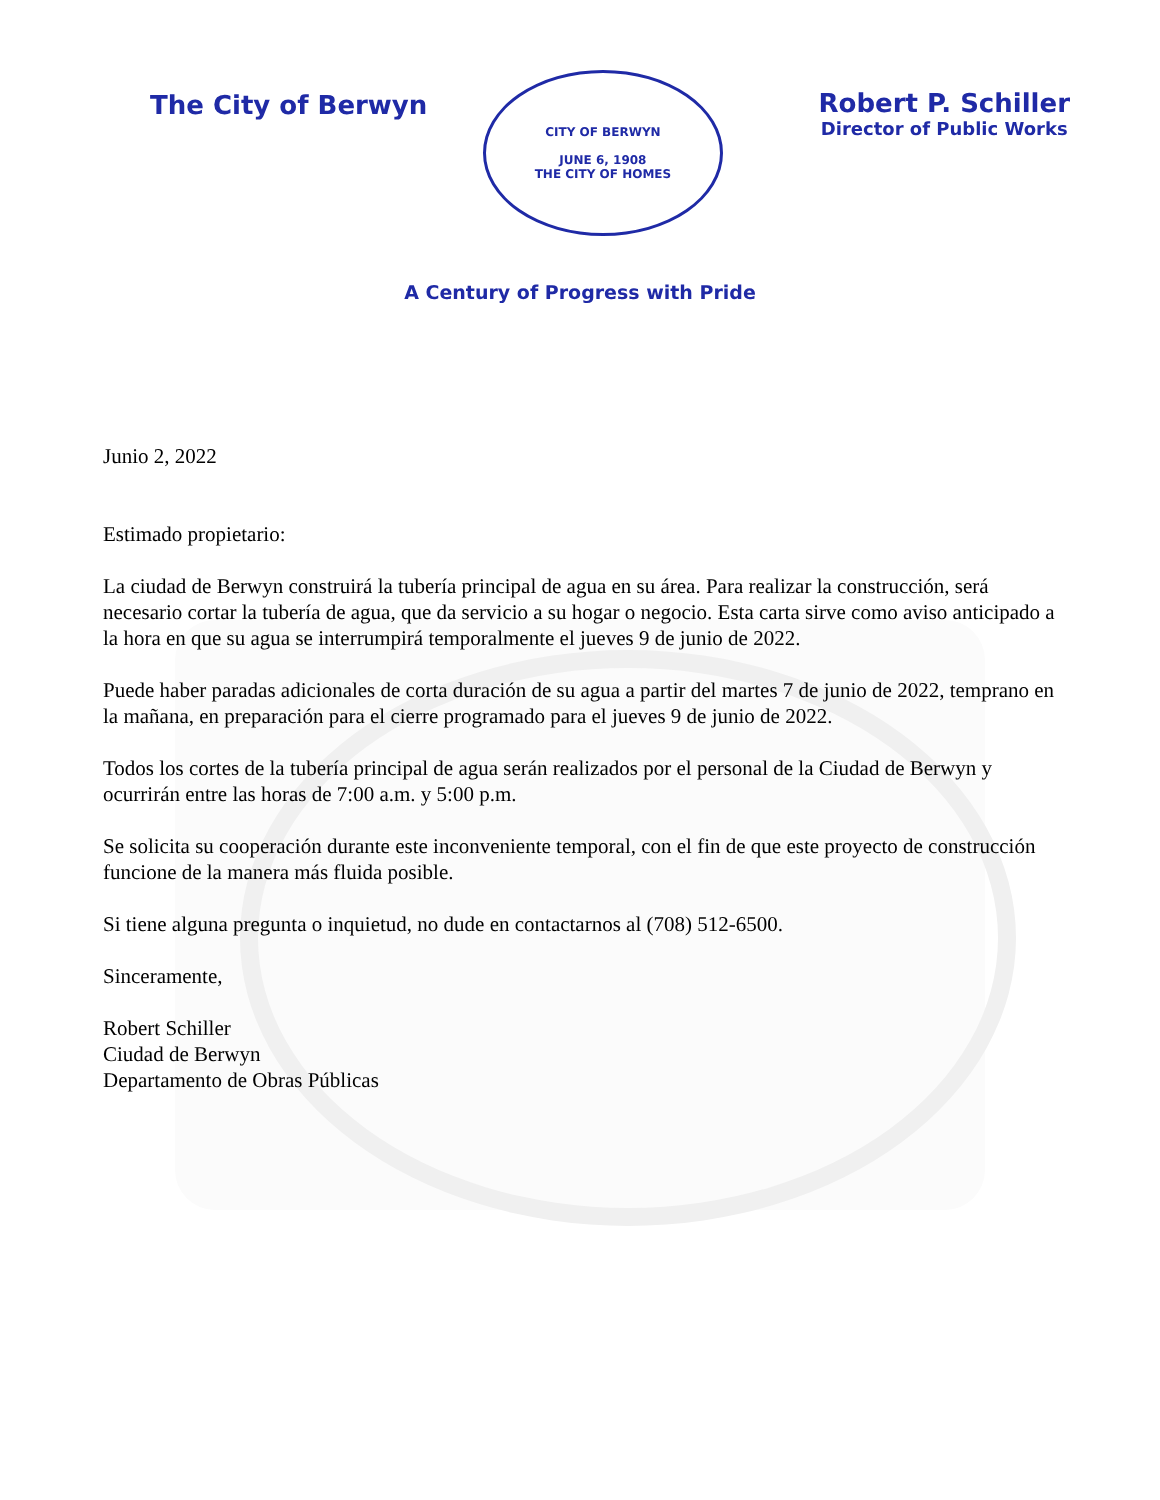The City of Berwyn
CITY OF BERWYN
JUNE 6, 1908
THE CITY OF HOMES
Robert P. Schiller
Director of Public Works
A Century of Progress with Pride
Junio 2, 2022
Estimado propietario:
La ciudad de Berwyn construirá la tubería principal de agua en su área. Para realizar la construcción, será necesario cortar la tubería de agua, que da servicio a su hogar o negocio. Esta carta sirve como aviso anticipado a la hora en que su agua se interrumpirá temporalmente el jueves 9 de junio de 2022.
Puede haber paradas adicionales de corta duración de su agua a partir del martes 7 de junio de 2022, temprano en la mañana, en preparación para el cierre programado para el jueves 9 de junio de 2022.
Todos los cortes de la tubería principal de agua serán realizados por el personal de la Ciudad de Berwyn y ocurrirán entre las horas de 7:00 a.m. y 5:00 p.m.
Se solicita su cooperación durante este inconveniente temporal, con el fin de que este proyecto de construcción funcione de la manera más fluida posible.
Si tiene alguna pregunta o inquietud, no dude en contactarnos al (708) 512-6500.
Sinceramente,
Robert Schiller
Ciudad de Berwyn
Departamento de Obras Públicas